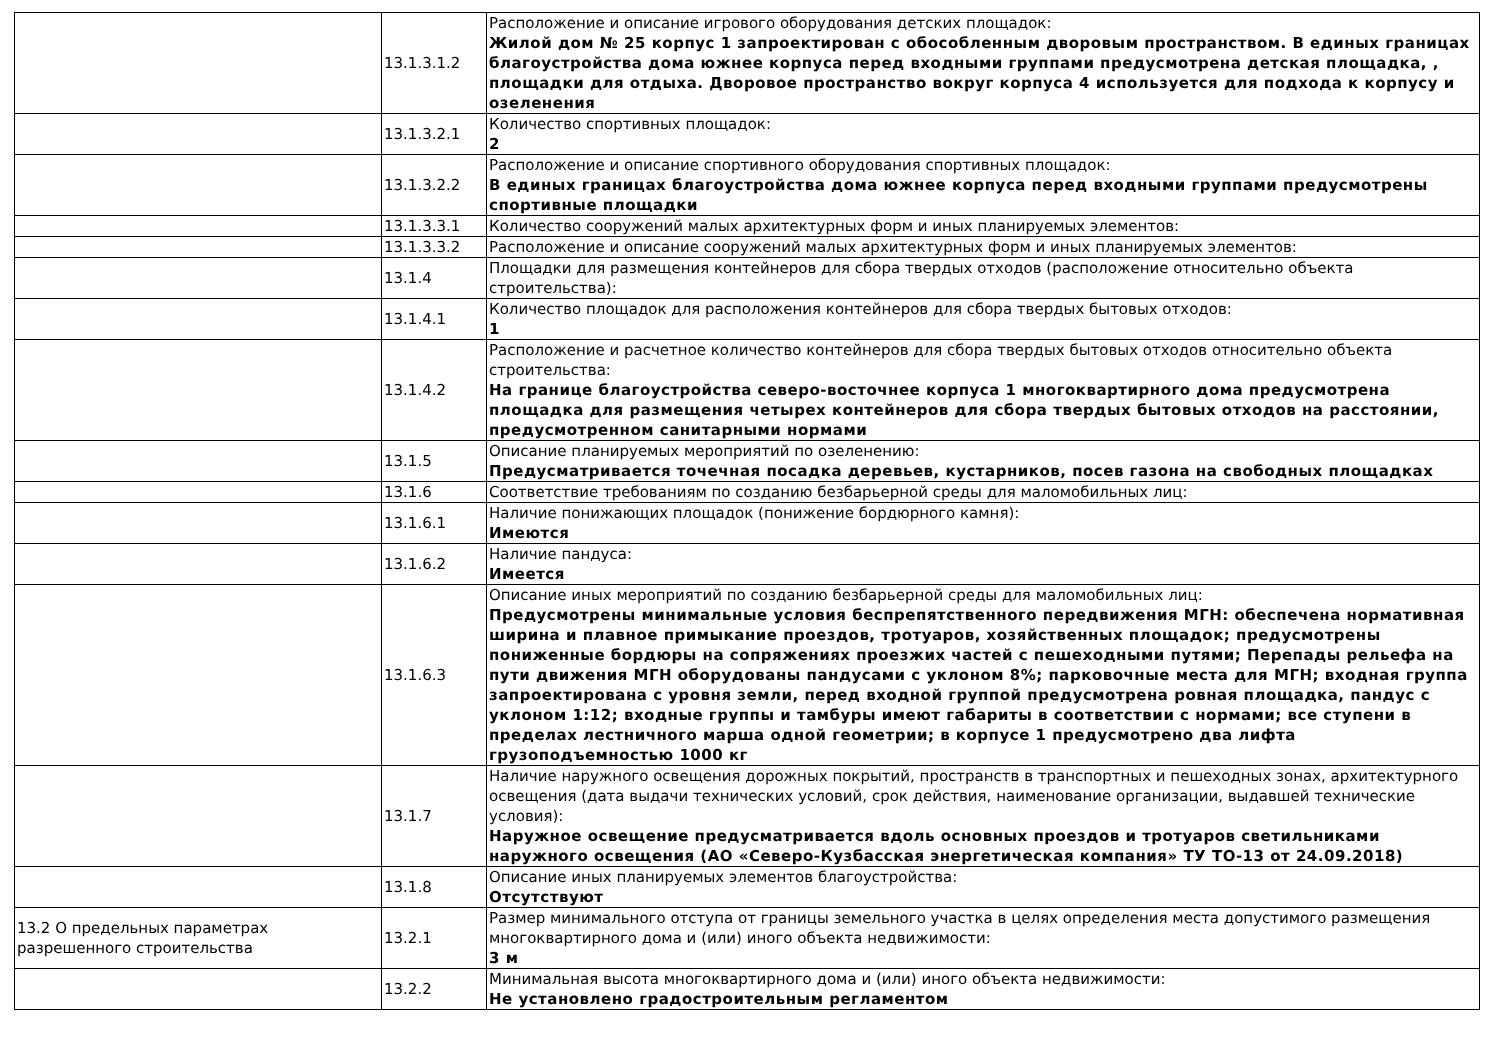| | 13.1.3.1.2 | Расположение и описание игрового оборудования детских площадок: Жилой дом № 25 корпус 1 запроектирован с обособленным дворовым пространством. В единых границах благоустройства дома южнее корпуса перед входными группами предусмотрена детская площадка, , площадки для отдыха. Дворовое пространство вокруг корпуса 4 используется для подхода к корпусу и озеленения |
| | 13.1.3.2.1 | Количество спортивных площадок: 2 |
| | 13.1.3.2.2 | Расположение и описание спортивного оборудования спортивных площадок: В единых границах благоустройства дома южнее корпуса перед входными группами предусмотрены спортивные площадки |
| | 13.1.3.3.1 | Количество сооружений малых архитектурных форм и иных планируемых элементов: |
| | 13.1.3.3.2 | Расположение и описание сооружений малых архитектурных форм и иных планируемых элементов: |
| | 13.1.4 | Площадки для размещения контейнеров для сбора твердых отходов (расположение относительно объекта строительства): |
| | 13.1.4.1 | Количество площадок для расположения контейнеров для сбора твердых бытовых отходов: 1 |
| | 13.1.4.2 | Расположение и расчетное количество контейнеров для сбора твердых бытовых отходов относительно объекта строительства: На границе благоустройства северо-восточнее корпуса 1 многоквартирного дома предусмотрена площадка для размещения четырех контейнеров для сбора твердых бытовых отходов на расстоянии, предусмотренном санитарными нормами |
| | 13.1.5 | Описание планируемых мероприятий по озеленению: Предусматривается точечная посадка деревьев, кустарников, посев газона на свободных площадках |
| | 13.1.6 | Соответствие требованиям по созданию безбарьерной среды для маломобильных лиц: |
| | 13.1.6.1 | Наличие понижающих площадок (понижение бордюрного камня): Имеются |
| | 13.1.6.2 | Наличие пандуса: Имеется |
| | 13.1.6.3 | Описание иных мероприятий по созданию безбарьерной среды для маломобильных лиц: Предусмотрены минимальные условия беспрепятственного передвижения МГН: обеспечена нормативная ширина и плавное примыкание проездов, тротуаров, хозяйственных площадок; предусмотрены пониженные бордюры на сопряжениях проезжих частей с пешеходными путями; Перепады рельефа на пути движения МГН оборудованы пандусами с уклоном 8%; парковочные места для МГН; входная группа запроектирована с уровня земли, перед входной группой предусмотрена ровная площадка, пандус с уклоном 1:12; входные группы и тамбуры имеют габариты в соответствии с нормами; все ступени в пределах лестничного марша одной геометрии; в корпусе 1 предусмотрено два лифта грузоподъемностью 1000 кг |
| | 13.1.7 | Наличие наружного освещения дорожных покрытий, пространств в транспортных и пешеходных зонах, архитектурного освещения (дата выдачи технических условий, срок действия, наименование организации, выдавшей технические условия): Наружное освещение предусматривается вдоль основных проездов и тротуаров светильниками наружного освещения (АО «Северо-Кузбасская энергетическая компания» ТУ ТО-13 от 24.09.2018) |
| | 13.1.8 | Описание иных планируемых элементов благоустройства: Отсутствуют |
| 13.2 О предельных параметрах разрешенного строительства | 13.2.1 | Размер минимального отступа от границы земельного участка в целях определения места допустимого размещения многоквартирного дома и (или) иного объекта недвижимости: 3 м |
| | 13.2.2 | Минимальная высота многоквартирного дома и (или) иного объекта недвижимости: Не установлено градостроительным регламентом |